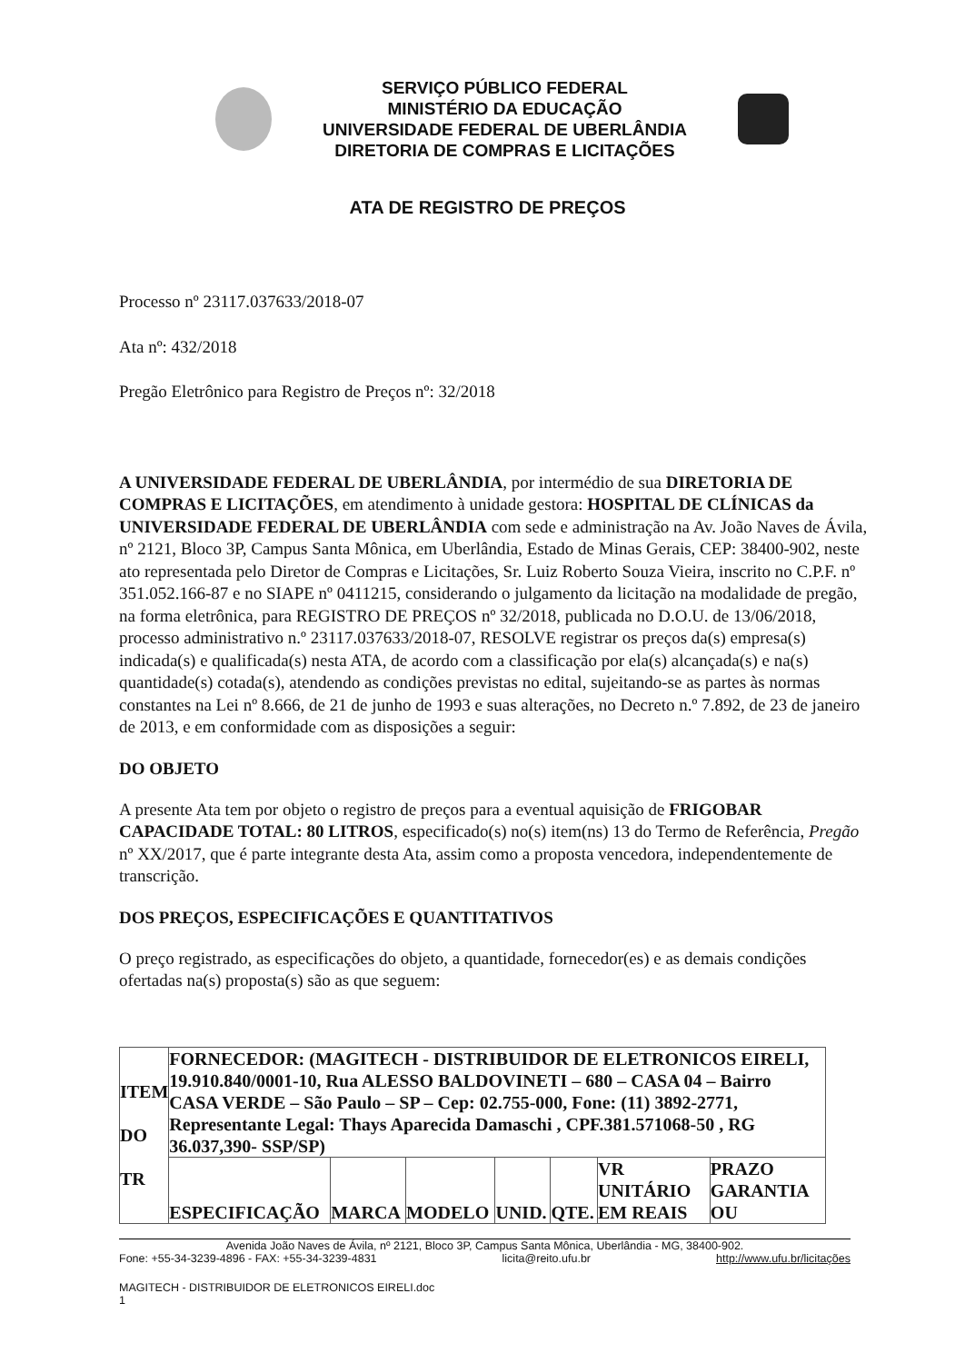SERVIÇO PÚBLICO FEDERAL
MINISTÉRIO DA EDUCAÇÃO
UNIVERSIDADE FEDERAL DE UBERLÂNDIA
DIRETORIA DE COMPRAS E LICITAÇÕES
ATA DE REGISTRO DE PREÇOS
Processo nº 23117.037633/2018-07
Ata nº: 432/2018
Pregão Eletrônico para Registro de Preços nº: 32/2018
A UNIVERSIDADE FEDERAL DE UBERLÂNDIA, por intermédio de sua DIRETORIA DE COMPRAS E LICITAÇÕES, em atendimento à unidade gestora: HOSPITAL DE CLÍNICAS da UNIVERSIDADE FEDERAL DE UBERLÂNDIA com sede e administração na Av. João Naves de Ávila, nº 2121, Bloco 3P, Campus Santa Mônica, em Uberlândia, Estado de Minas Gerais, CEP: 38400-902, neste ato representada pelo Diretor de Compras e Licitações, Sr. Luiz Roberto Souza Vieira, inscrito no C.P.F. nº 351.052.166-87 e no SIAPE nº 0411215, considerando o julgamento da licitação na modalidade de pregão, na forma eletrônica, para REGISTRO DE PREÇOS nº 32/2018, publicada no D.O.U. de 13/06/2018, processo administrativo n.º 23117.037633/2018-07, RESOLVE registrar os preços da(s) empresa(s) indicada(s) e qualificada(s) nesta ATA, de acordo com a classificação por ela(s) alcançada(s) e na(s) quantidade(s) cotada(s), atendendo as condições previstas no edital, sujeitando-se as partes às normas constantes na Lei nº 8.666, de 21 de junho de 1993 e suas alterações, no Decreto n.º 7.892, de 23 de janeiro de 2013, e em conformidade com as disposições a seguir:
DO OBJETO
A presente Ata tem por objeto o registro de preços para a eventual aquisição de FRIGOBAR CAPACIDADE TOTAL: 80 LITROS, especificado(s) no(s) item(ns) 13 do Termo de Referência, Pregão nº XX/2017, que é parte integrante desta Ata, assim como a proposta vencedora, independentemente de transcrição.
DOS PREÇOS, ESPECIFICAÇÕES E QUANTITATIVOS
O preço registrado, as especificações do objeto, a quantidade, fornecedor(es) e as demais condições ofertadas na(s) proposta(s) são as que seguem:
| ITEM DO TR | FORNECEDOR: (MAGITECH - DISTRIBUIDOR DE ELETRONICOS EIRELI, 19.910.840/0001-10, Rua ALESSO BALDOVINETI – 680 – CASA 04 – Bairro CASA VERDE – São Paulo – SP – Cep: 02.755-000, Fone: (11) 3892-2771, Representante Legal: Thays Aparecida Damaschi , CPF.381.571068-50 , RG 36.037,390- SSP/SP) | | | | | | |
| | ESPECIFICAÇÃO | MARCA | MODELO | UNID. | QTE. | VR UNITÁRIO EM REAIS | PRAZO GARANTIA OU |
Avenida João Naves de Ávila, nº 2121, Bloco 3P, Campus Santa Mônica, Uberlândia - MG, 38400-902.
Fone: +55-34-3239-4896 - FAX: +55-34-3239-4831 licita@reito.ufu.br http://www.ufu.br/licitações
MAGITECH - DISTRIBUIDOR DE ELETRONICOS EIRELI.doc
1